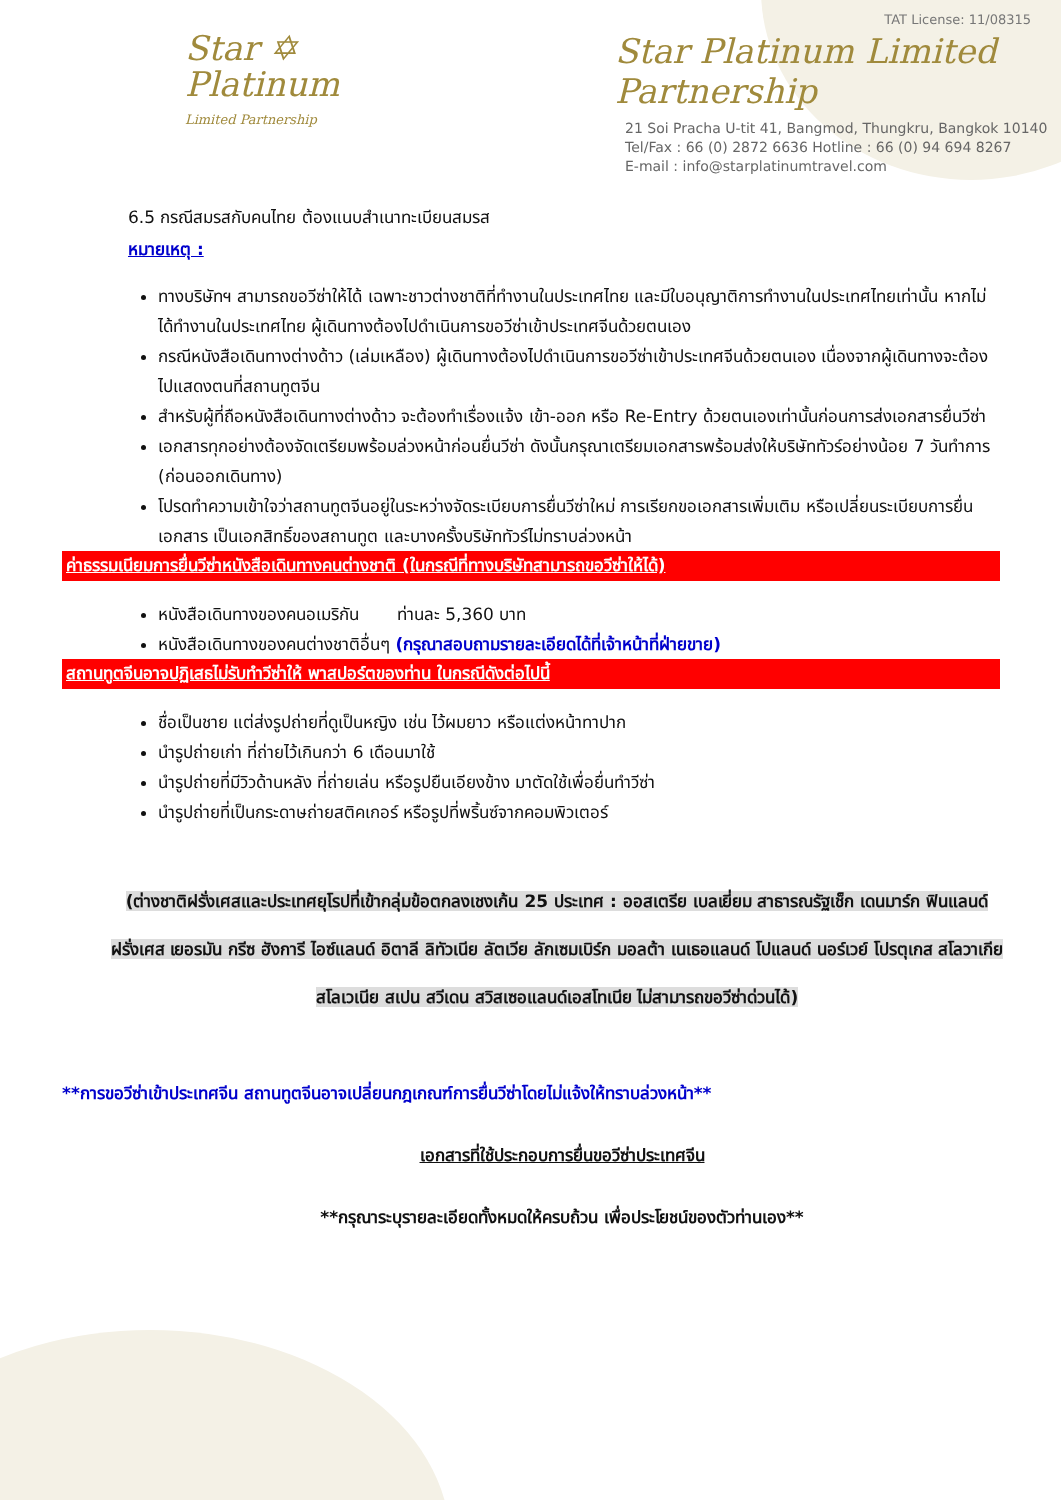Star ✡
Platinum
Limited Partnership
TAT License: 11/08315
Star Platinum Limited Partnership
21 Soi Pracha U-tit 41, Bangmod, Thungkru, Bangkok 10140
Tel/Fax : 66 (0) 2872 6636 Hotline : 66 (0) 94 694 8267
E-mail : info@starplatinumtravel.com
6.5 กรณีสมรสกับคนไทย ต้องแนบสำเนาทะเบียนสมรส
หมายเหตุ :
ทางบริษัทฯ สามารถขอวีซ่าให้ได้ เฉพาะชาวต่างชาติที่ทำงานในประเทศไทย และมีใบอนุญาติการทำงานในประเทศไทยเท่านั้น หากไม่ได้ทำงานในประเทศไทย ผู้เดินทางต้องไปดำเนินการขอวีซ่าเข้าประเทศจีนด้วยตนเอง
กรณีหนังสือเดินทางต่างด้าว (เล่มเหลือง) ผู้เดินทางต้องไปดำเนินการขอวีซ่าเข้าประเทศจีนด้วยตนเอง เนื่องจากผู้เดินทางจะต้องไปแสดงตนที่สถานทูตจีน
สำหรับผู้ที่ถือหนังสือเดินทางต่างด้าว จะต้องทำเรื่องแจ้ง เข้า-ออก หรือ Re-Entry ด้วยตนเองเท่านั้นก่อนการส่งเอกสารยื่นวีซ่า
เอกสารทุกอย่างต้องจัดเตรียมพร้อมล่วงหน้าก่อนยื่นวีซ่า ดังนั้นกรุณาเตรียมเอกสารพร้อมส่งให้บริษัททัวร์อย่างน้อย 7 วันทำการ (ก่อนออกเดินทาง)
โปรดทำความเข้าใจว่าสถานทูตจีนอยู่ในระหว่างจัดระเบียบการยื่นวีซ่าใหม่ การเรียกขอเอกสารเพิ่มเติม หรือเปลี่ยนระเบียบการยื่นเอกสาร เป็นเอกสิทธิ์ของสถานทูต และบางครั้งบริษัททัวร์ไม่ทราบล่วงหน้า
ค่าธรรมเนียมการยื่นวีซ่าหนังสือเดินทางคนต่างชาติ (ในกรณีที่ทางบริษัทสามารถขอวีซ่าให้ได้)
หนังสือเดินทางของคนอเมริกัน ท่านละ 5,360 บาท
หนังสือเดินทางของคนต่างชาติอื่นๆ (กรุณาสอบถามรายละเอียดได้ที่เจ้าหน้าที่ฝ่ายขาย)
สถานทูตจีนอาจปฏิเสธไม่รับทำวีซ่าให้ พาสปอร์ตของท่าน ในกรณีดังต่อไปนี้
ชื่อเป็นชาย แต่ส่งรูปถ่ายที่ดูเป็นหญิง เช่น ไว้ผมยาว หรือแต่งหน้าทาปาก
นำรูปถ่ายเก่า ที่ถ่ายไว้เกินกว่า 6 เดือนมาใช้
นำรูปถ่ายที่มีวิวด้านหลัง ที่ถ่ายเล่น หรือรูปยืนเอียงข้าง มาตัดใช้เพื่อยื่นทำวีซ่า
นำรูปถ่ายที่เป็นกระดาษถ่ายสติคเกอร์ หรือรูปที่พริ้นซ์จากคอมพิวเตอร์
(ต่างชาติฝรั่งเศสและประเทศยุโรปที่เข้ากลุ่มข้อตกลงเชงเก้น 25 ประเทศ : ออสเตรีย เบลเยี่ยม สาธารณรัฐเช็ก เดนมาร์ก ฟินแลนด์ ฝรั่งเศส เยอรมัน กรีซ ฮังการี ไอซ์แลนด์ อิตาลี ลิทัวเนีย ลัตเวีย ลักเซมเบิร์ก มอลต้า เนเธอแลนด์ โปแลนด์ นอร์เวย์ โปรตุเกส สโลวาเกีย สโลเวเนีย สเปน สวีเดน สวิสเซอแลนด์เอสโทเนีย ไม่สามารถขอวีซ่าด่วนได้)
**การขอวีซ่าเข้าประเทศจีน สถานทูตจีนอาจเปลี่ยนกฎเกณฑ์การยื่นวีซ่าโดยไม่แจ้งให้ทราบล่วงหน้า**
เอกสารที่ใช้ประกอบการยื่นขอวีซ่าประเทศจีน
**กรุณาระบุรายละเอียดทั้งหมดให้ครบถ้วน เพื่อประโยชน์ของตัวท่านเอง**